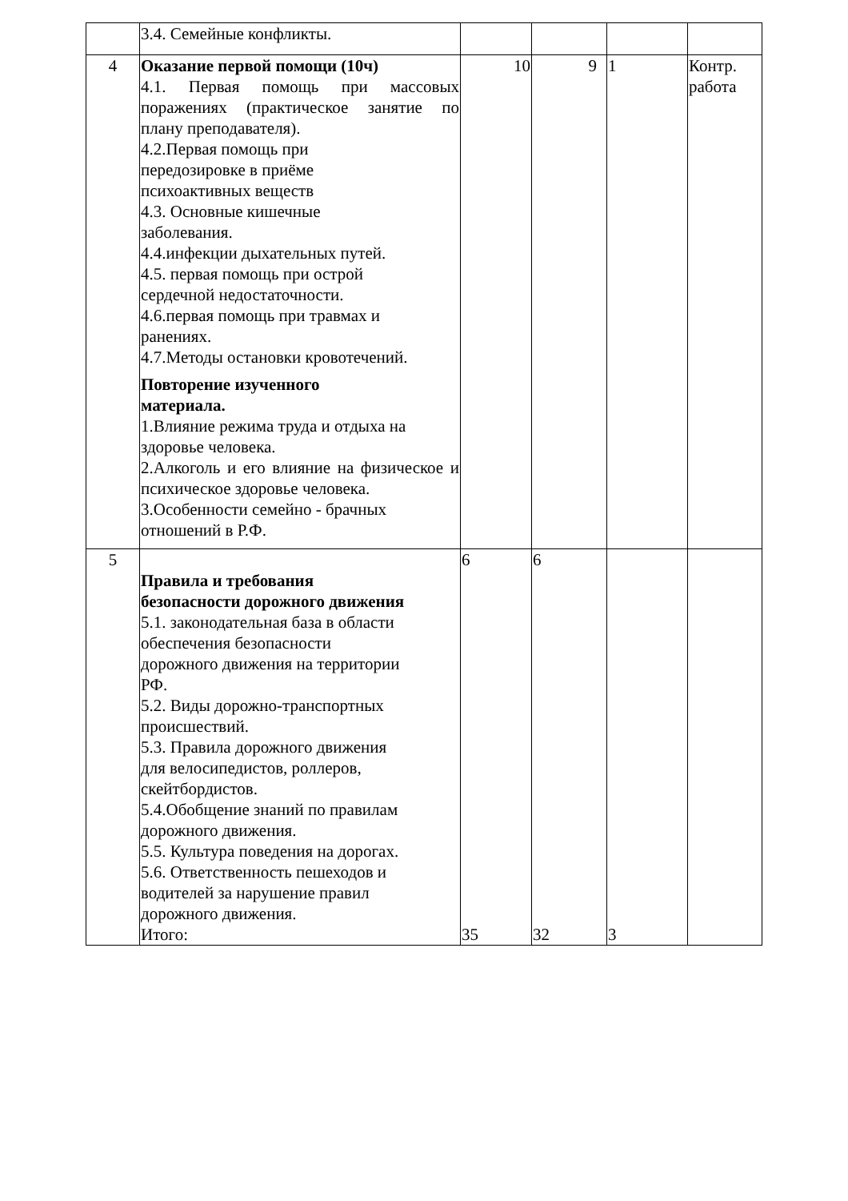| | 3.4. Семейные конфликты. | | | | |
| 4 | Оказание первой помощи (10ч) 4.1. Первая помощь при массовых поражениях (практическое занятие по плану преподавателя). 4.2.Первая помощь при передозировке в приёме психоактивных веществ 4.3. Основные кишечные заболевания. 4.4.инфекции дыхательных путей. 4.5. первая помощь при острой сердечной недостаточности. 4.6.первая помощь при травмах и ранениях. 4.7.Методы остановки кровотечений. Повторение изученного материала. 1.Влияние режима труда и отдыха на здоровье человека. 2.Алкоголь и его влияние на физическое и психическое здоровье человека. 3.Особенности семейно - брачных отношений в Р.Ф. | 10 | 9 | 1 | Контр. работа |
| 5 | Правила и требования безопасности дорожного движения 5.1. законодательная база в области обеспечения безопасности дорожного движения на территории РФ. 5.2. Виды дорожно-транспортных происшествий. 5.3. Правила дорожного движения для велосипедистов, роллеров, скейтбордистов. 5.4.Обобщение знаний по правилам дорожного движения. 5.5. Культура поведения на дорогах. 5.6. Ответственность пешеходов и водителей за нарушение правил дорожного движения. Итого: | 6 35 | 6 32 | 3 | |